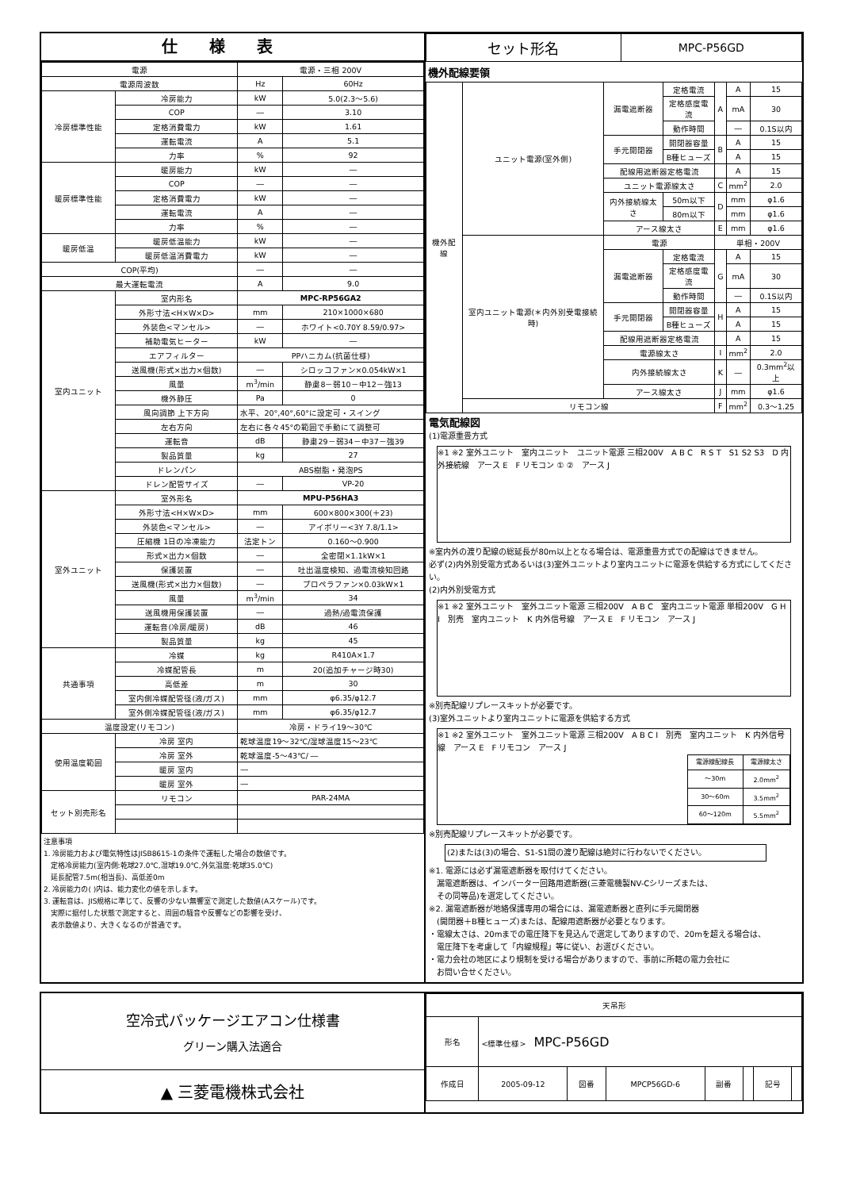仕様表
| 電源 | | 電源・三相 200V | |
| 電源周波数 | | Hz | 60Hz |
| 冷房標準性能 | 冷房能力 | kW | 5.0(2.3～5.6) |
| | COP | ― | 3.10 |
| | 定格消費電力 | kW | 1.61 |
| | 運転電流 | A | 5.1 |
| | 力率 | % | 92 |
| 暖房標準性能 | 暖房能力 | kW | ― |
| | COP | ― | ― |
| | 定格消費電力 | kW | ― |
| | 運転電流 | A | ― |
| | 力率 | % | ― |
| 暖房低温 | 暖房低温能力 | kW | ― |
| | 暖房低温消費電力 | kW | ― |
| COP(平均) | | ― | ― |
| 最大運転電流 | | A | 9.0 |
| 室内ユニット | 室内形名 | MPC-RP56GA2 | |
| | 外形寸法<H×W×D> | mm | 210×1000×680 |
| | 外装色<マンセル> | ― | ホワイト<0.70Y 8.59/0.97> |
| | 補助電気ヒーター | kW | ― |
| | エアフィルター | PPハニカム(抗菌仕様) | |
| | 送風機(形式×出力×個数) | ― | シロッコファン×0.054kW×1 |
| | 風量 | m<sup>3</sup>/min | 静粛8－弱10－中12－強13 |
| | 機外静圧 | Pa | 0 |
| | 風向調節 上下方向 | 水平、20°,40°,60°に設定可・スイング | |
| | 左右方向 | 左右に各々45°の範囲で手動にて調整可 | |
| | 運転音 | dB | 静粛29－弱34－中37－強39 |
| | 製品質量 | kg | 27 |
| | ドレンパン | ABS樹脂・発泡PS | |
| | ドレン配管サイズ | ― | VP-20 |
| 室外ユニット | 室外形名 | MPU-P56HA3 | |
| | 外形寸法<H×W×D> | mm | 600×800×300(＋23) |
| | 外装色<マンセル> | ― | アイボリー<3Y 7.8/1.1> |
| | 圧縮機 1日の冷凍能力 | 法定トン | 0.160～0.900 |
| | 形式×出力×個数 | ― | 全密閉×1.1kW×1 |
| | 保護装置 | ― | 吐出温度検知、過電流検知回路 |
| | 送風機(形式×出力×個数) | ― | プロペラファン×0.03kW×1 |
| | 風量 | m<sup>3</sup>/min | 34 |
| | 送風機用保護装置 | ― | 過熱/過電流保護 |
| | 運転音(冷房/暖房) | dB | 46 |
| | 製品質量 | kg | 45 |
| 共通事項 | 冷媒 | kg | R410A×1.7 |
| | 冷媒配管長 | m | 20(追加チャージ時30) |
| | 高低差 | m | 30 |
| | 室内側冷媒配管径(液/ガス) | mm | φ6.35/φ12.7 |
| | 室外側冷媒配管径(液/ガス) | mm | φ6.35/φ12.7 |
| 温度設定(リモコン) | | 冷房・ドライ19～30℃ | |
| 使用温度範囲 | 冷房 室内 | 乾球温度19～32℃/湿球温度15～23℃ | |
| | 冷房 室外 | 乾球温度-5～43℃/ ― | |
| | 暖房 室内 | ― | |
| | 暖房 室外 | ― | |
| セット別売形名 | リモコン | PAR-24MA | |
注意事項
1. 冷房能力および電気特性はJISB8615-1の条件で運転した場合の数値です。
　定格冷房能力(室内側:乾球27.0℃,湿球19.0℃,外気温度:乾球35.0℃)
　延長配管7.5m(相当長)、高低差0m
2. 冷房能力の( )内は、能力変化の値を示します。
3. 運転音は、JIS規格に準じて、反響の少ない無響室で測定した数値(Aスケール)です。
　実際に据付した状態で測定すると、周囲の騒音や反響などの影響を受け、
　表示数値より、大きくなるのが普通です。
| セット形名 | MPC-P56GD |
機外配線要領
| 機外配線 | ユニット電源(室外側) | 漏電遮断器 | 定格電流 | A | A | 15 |
| | | | 定格感度電流 | | mA | 30 |
| | | | 動作時間 | | ― | 0.1S以内 |
| | | 手元開閉器 | 開閉器容量 | B | A | 15 |
| | | | B種ヒューズ | | A | 15 |
| | | 配線用遮断器定格電流 | | | A | 15 |
| | | ユニット電源線太さ | | C | mm<sup>2</sup> | 2.0 |
| | | 内外接続線太さ | 50m以下 | D | mm | φ1.6 |
| | | | 80m以下 | | mm | φ1.6 |
| | | アース線太さ | | E | mm | φ1.6 |
| | 室内ユニット電源(＊内外別受電接続時) | 電源 | | 単相・200V | | |
| | | 漏電遮断器 | 定格電流 | G | A | 15 |
| | | | 定格感度電流 | | mA | 30 |
| | | | 動作時間 | | ― | 0.1S以内 |
| | | 手元開閉器 | 開閉器容量 | H | A | 15 |
| | | | B種ヒューズ | | A | 15 |
| | | 配線用遮断器定格電流 | | | A | 15 |
| | | 電源線太さ | | I | mm<sup>2</sup> | 2.0 |
| | | 内外接続線太さ | | K | ― | 0.3mm<sup>2</sup>以上 |
| | | アース線太さ | | J | mm | φ1.6 |
| | リモコン線 | | | F | mm<sup>2</sup> | 0.3～1.25 |
電気配線図
(1)電源重畳方式
※1 ※2 室外ユニット　室内ユニット　ユニット電源 三相200V　A B C　R S T　S1 S2 S3　D 内外接続線　アース E　F リモコン ① ②　アース J
※室内外の渡り配線の総延長が80m以上となる場合は、電源重畳方式での配線はできません。
必ず(2)内外別受電方式あるいは(3)室外ユニットより室内ユニットに電源を供給する方式にしてください。
(2)内外別受電方式
※1 ※2 室外ユニット　室外ユニット電源 三相200V　A B C　室内ユニット電源 単相200V　G H I　別売　室内ユニット　K 内外信号線　アース E　F リモコン　アース J
※別売配線リプレースキットが必要です。
(3)室外ユニットより室内ユニットに電源を供給する方式
※1 ※2 室外ユニット　室外ユニット電源 三相200V　A B C I　別売　室内ユニット　K 内外信号線　アース E　F リモコン　アース J
| 電源線配線長 | 電源線太さ |
| ～30m | 2.0mm<sup>2</sup> |
| 30～60m | 3.5mm<sup>2</sup> |
| 60～120m | 5.5mm<sup>2</sup> |
※別売配線リプレースキットが必要です。
(2)または(3)の場合、S1-S1間の渡り配線は絶対に行わないでください。
※1. 電源には必ず漏電遮断器を取付けてください。
　漏電遮断器は、インバーター回路用遮断器(三菱電機製NV-Cシリーズまたは、
　その同等品)を選定してください。
※2. 漏電遮断器が地絡保護専用の場合には、漏電遮断器と直列に手元開閉器
　(開閉器＋B種ヒューズ)または、配線用遮断器が必要となります。
・電線太さは、20mまでの電圧降下を見込んで選定してありますので、20mを超える場合は、
　電圧降下を考慮して「内線規程」等に従い、お選びください。
・電力会社の地区により規制を受ける場合がありますので、事前に所轄の電力会社に
　お問い合せください。
空冷式パッケージエアコン仕様書
グリーン購入法適合
▲ 三菱電機株式会社
| 天吊形 | | | | | | | |
| 形名 | <標準仕様> MPC-P56GD | | | | | | |
| 作成日 | 2005-09-12 | 図番 | MPCP56GD-6 | 副番 | | 記号 | |